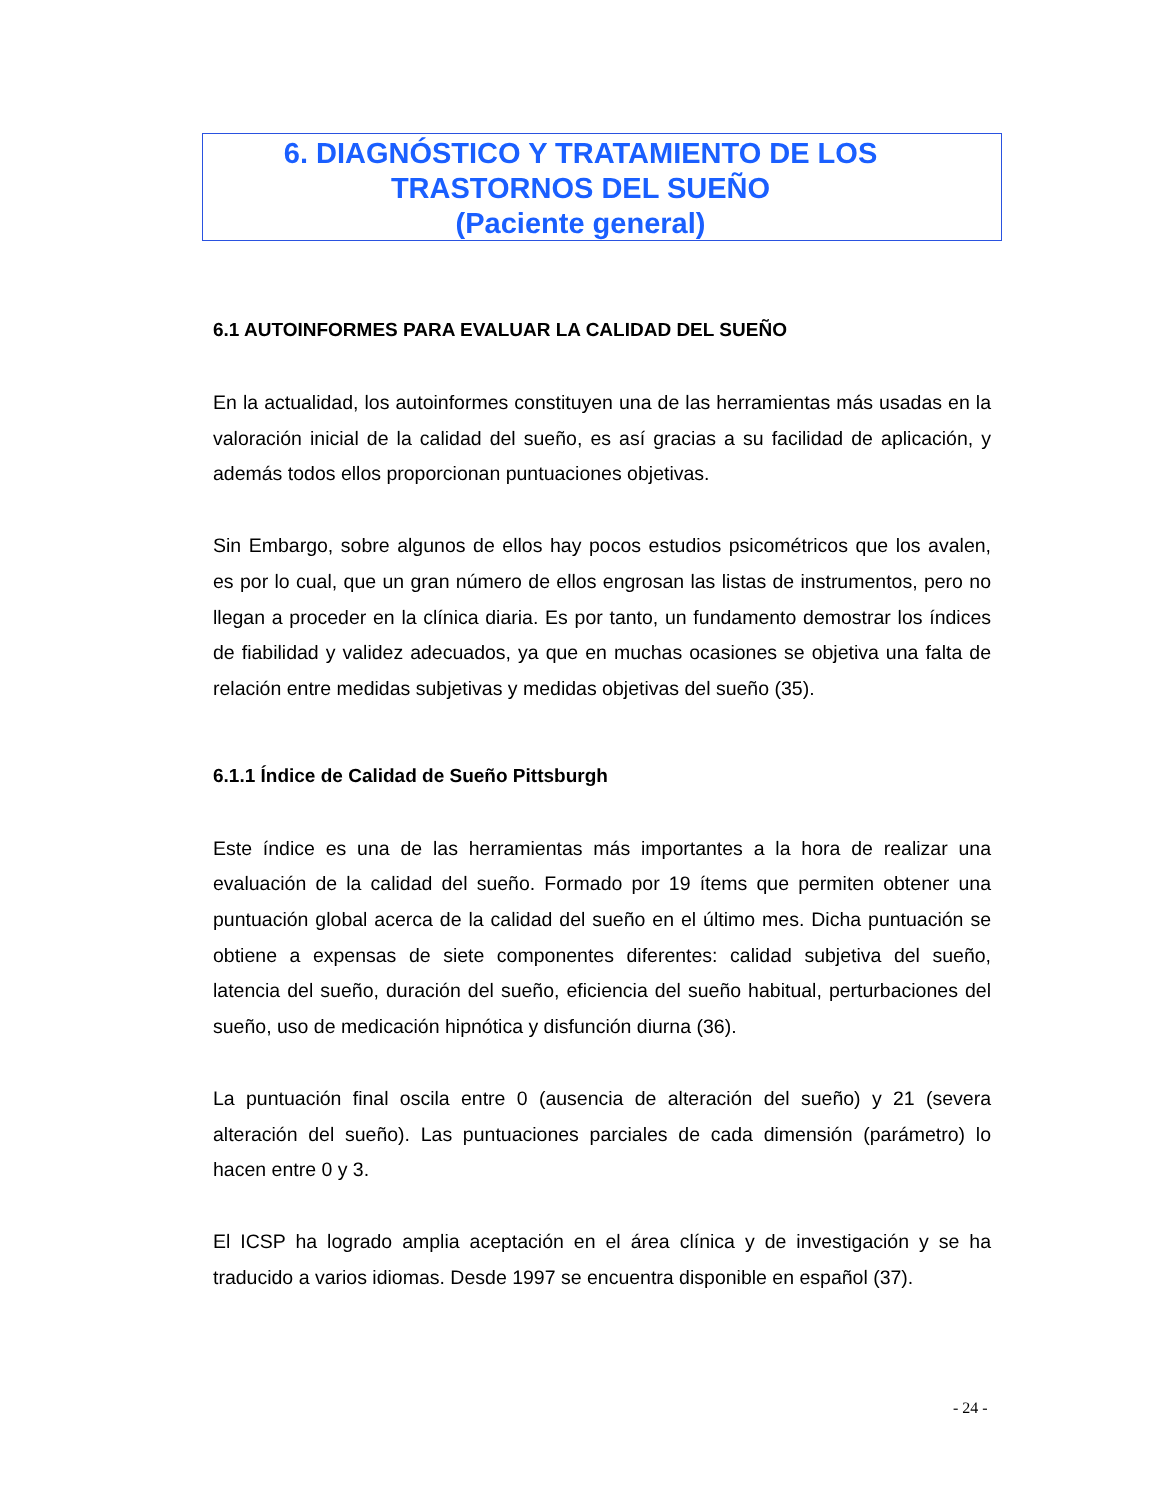6. DIAGNÓSTICO Y TRATAMIENTO DE LOS
TRASTORNOS DEL SUEÑO
(Paciente general)
6.1 AUTOINFORMES PARA EVALUAR LA CALIDAD DEL SUEÑO
En la actualidad, los autoinformes constituyen una de las herramientas más usadas en la valoración inicial de la calidad del sueño, es así gracias a su facilidad de aplicación, y además todos ellos proporcionan puntuaciones objetivas.
Sin Embargo, sobre algunos de ellos hay pocos estudios psicométricos que los avalen, es por lo cual, que un gran número de ellos engrosan las listas de instrumentos, pero no llegan a proceder en la clínica diaria. Es por tanto, un fundamento demostrar los índices de fiabilidad y validez adecuados, ya que en muchas ocasiones se objetiva una falta de relación entre medidas subjetivas y medidas objetivas del sueño (35).
6.1.1 Índice de Calidad de Sueño Pittsburgh
Este índice es una de las herramientas más importantes a la hora de realizar una evaluación de la calidad del sueño. Formado por 19 ítems que permiten obtener una puntuación global acerca de la calidad del sueño en el último mes. Dicha puntuación se obtiene a expensas de siete componentes diferentes: calidad subjetiva del sueño, latencia del sueño, duración del sueño, eficiencia del sueño habitual, perturbaciones del sueño, uso de medicación hipnótica y disfunción diurna (36).
La puntuación final oscila entre 0 (ausencia de alteración del sueño) y 21 (severa alteración del sueño). Las puntuaciones parciales de cada dimensión (parámetro) lo hacen entre 0 y 3.
El ICSP ha logrado amplia aceptación en el área clínica y de investigación y se ha traducido a varios idiomas. Desde 1997 se encuentra disponible en español (37).
- 24 -